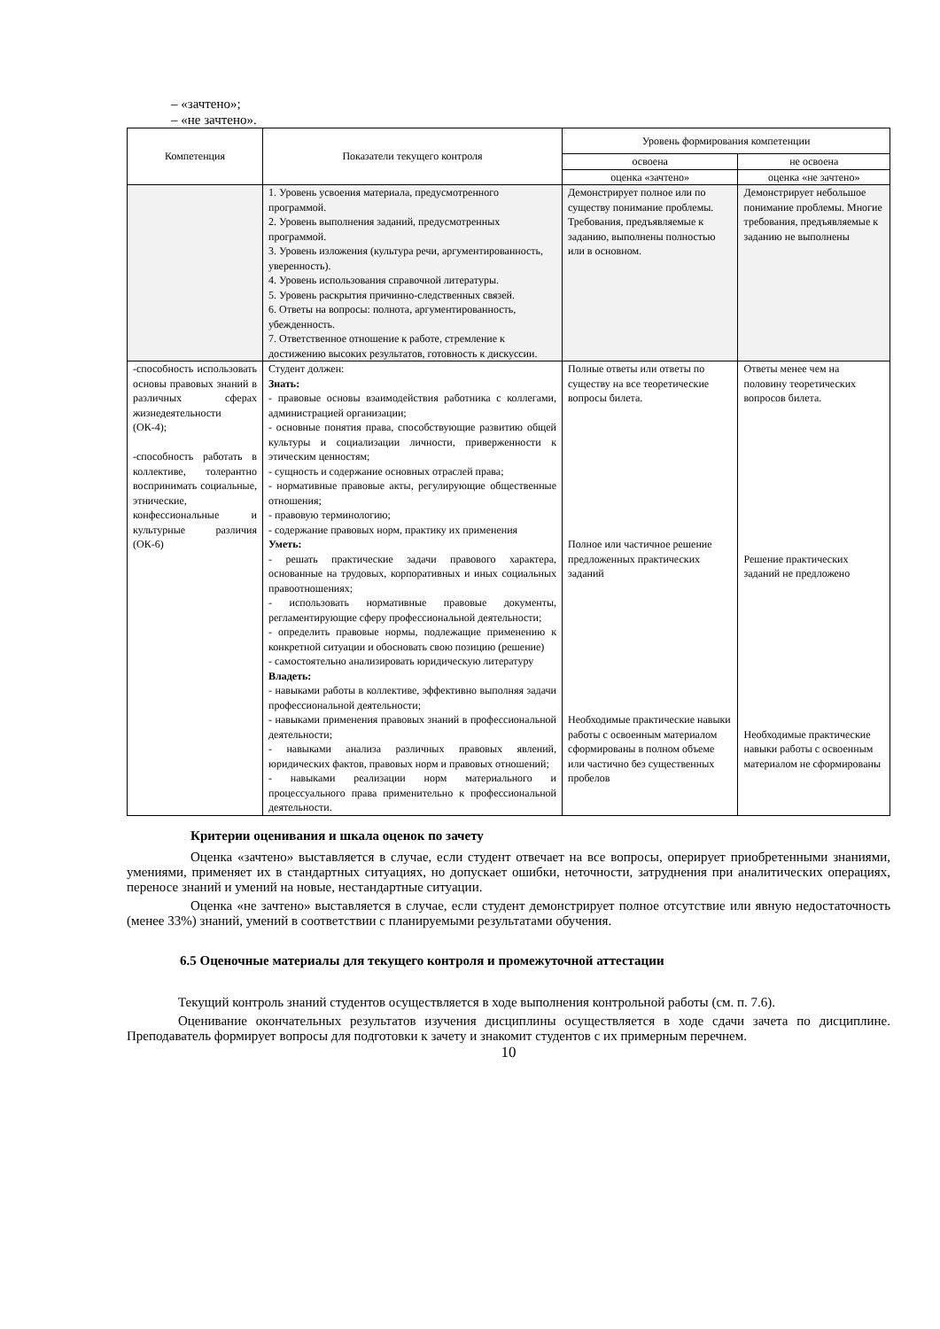– «зачтено»;
– «не зачтено».
| Компетенция | Показатели текущего контроля | Уровень формирования компетенции | |
| --- | --- | --- | --- |
| | | освоена | не освоена |
| | | оценка «зачтено» | оценка «не зачтено» |
| | 1. Уровень усвоения материала, предусмотренного программой. 2. Уровень выполнения заданий, предусмотренных программой. 3. Уровень изложения (культура речи, аргументированность, уверенность). 4. Уровень использования справочной литературы. 5. Уровень раскрытия причинно-следственных связей. 6. Ответы на вопросы: полнота, аргументированность, убежденность. 7. Ответственное отношение к работе, стремление к достижению высоких результатов, готовность к дискуссии. | Демонстрирует полное или по существу понимание проблемы. Требования, предъявляемые к заданию, выполнены полностью или в основном. | Демонстрирует небольшое понимание проблемы. Многие требования, предъявляемые к заданию не выполнены |
| -способность использовать основы правовых знаний в различных сферах жизнедеятельности (ОК-4); -способность работать в коллективе, толерантно воспринимать социальные, этнические, конфессиональные и культурные различия (ОК-6) | Студент должен: Знать: - правовые основы взаимодействия работника с коллегами, администрацией организации; - основные понятия права, способствующие развитию общей культуры и социализации личности, приверженности к этическим ценностям; - сущность и содержание основных отраслей права; - нормативные правовые акты, регулирующие общественные отношения; - правовую терминологию; - содержание правовых норм, практику их применения Уметь: - решать практические задачи правового характера, основанные на трудовых, корпоративных и иных социальных правоотношениях; - использовать нормативные правовые документы, регламентирующие сферу профессиональной деятельности; - определить правовые нормы, подлежащие применению к конкретной ситуации и обосновать свою позицию (решение) - самостоятельно анализировать юридическую литературу Владеть: - навыками работы в коллективе, эффективно выполняя задачи профессиональной деятельности; - навыками применения правовых знаний в профессиональной деятельности; - навыками анализа различных правовых явлений, юридических фактов, правовых норм и правовых отношений; - навыками реализации норм материального и процессуального права применительно к профессиональной деятельности. | Полные ответы или ответы по существу на все теоретические вопросы билета. Полное или частичное решение предложенных практических заданий Необходимые практические навыки работы с освоенным материалом сформированы в полном объеме или частично без существенных пробелов | Ответы менее чем на половину теоретических вопросов билета. Решение практических заданий не предложено Необходимые практические навыки работы с освоенным материалом не сформированы |
Критерии оценивания и шкала оценок по зачету
Оценка «зачтено» выставляется в случае, если студент отвечает на все вопросы, оперирует приобретенными знаниями, умениями, применяет их в стандартных ситуациях, но допускает ошибки, неточности, затруднения при аналитических операциях, переносе знаний и умений на новые, нестандартные ситуации.
Оценка «не зачтено» выставляется в случае, если студент демонстрирует полное отсутствие или явную недостаточность (менее 33%) знаний, умений в соответствии с планируемыми результатами обучения.
6.5 Оценочные материалы для текущего контроля и промежуточной аттестации
Текущий контроль знаний студентов осуществляется в ходе выполнения контрольной работы (см. п. 7.6).
Оценивание окончательных результатов изучения дисциплины осуществляется в ходе сдачи зачета по дисциплине. Преподаватель формирует вопросы для подготовки к зачету и знакомит студентов с их примерным перечнем.
10